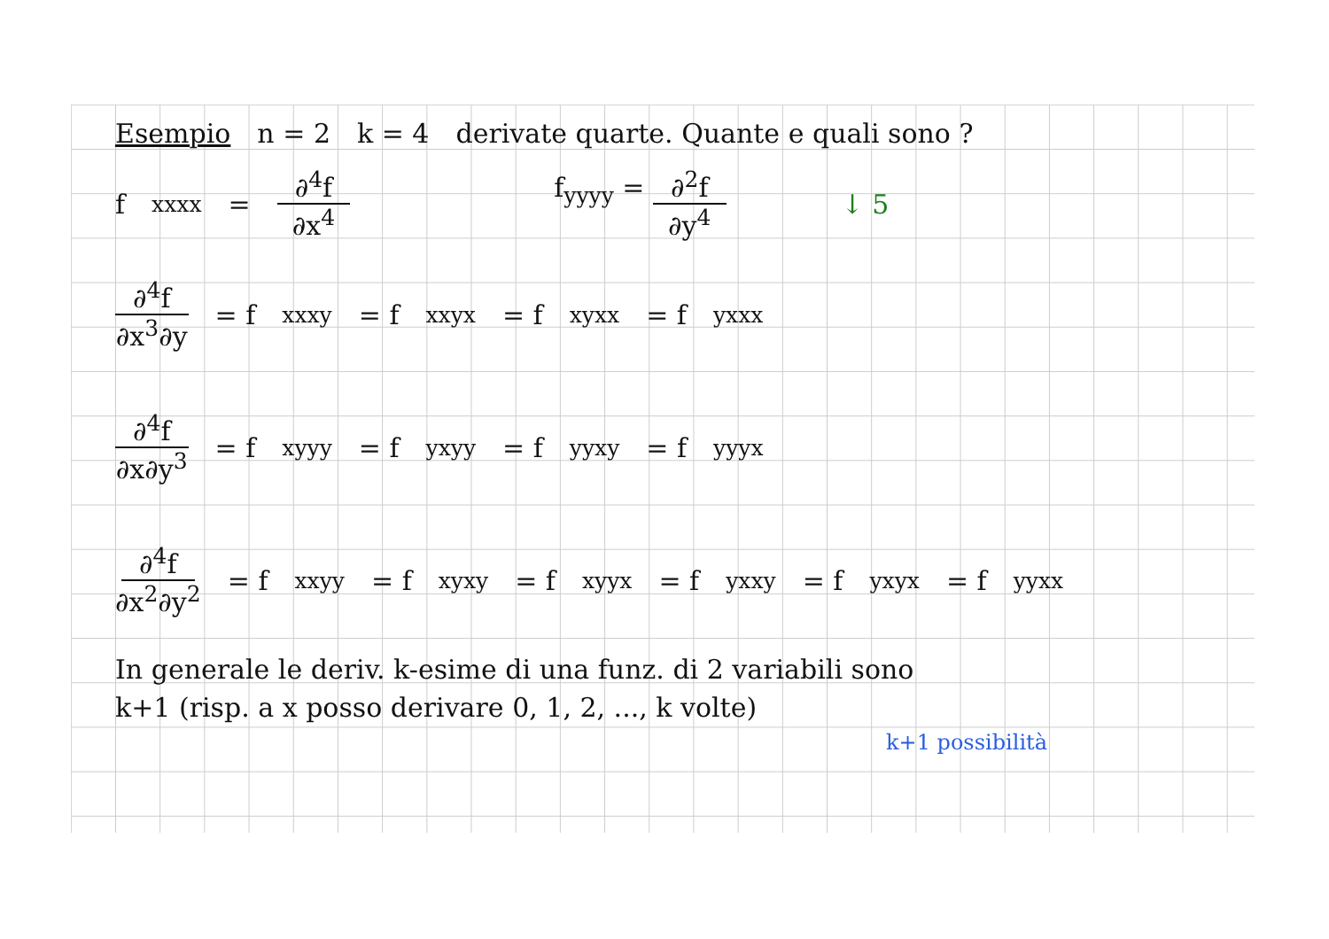Esempio n = 2 k = 4 derivate quarte. Quante e quali sono ?
f<sub>xxxx</sub> = ∂<sup>4</sup>f ∂x<sup>4</sup> f<sub>yyyy</sub> = ∂<sup>2</sup>f ∂y<sup>4</sup> ↓ 5
∂<sup>4</sup>f ∂x<sup>3</sup>∂y = f<sub>xxxy</sub> = f<sub>xxyx</sub> = f<sub>xyxx</sub> = f<sub>yxxx</sub>
∂<sup>4</sup>f ∂x∂y<sup>3</sup> = f<sub>xyyy</sub> = f<sub>yxyy</sub> = f<sub>yyxy</sub> = f<sub>yyyx</sub>
∂<sup>4</sup>f ∂x<sup>2</sup>∂y<sup>2</sup> = f<sub>xxyy</sub> = f<sub>xyxy</sub> = f<sub>xyyx</sub> = f<sub>yxxy</sub> = f<sub>yxyx</sub> = f<sub>yyxx</sub>
In generale le deriv. k-esime di una funz. di 2 variabili sono
k+1 (risp. a x posso derivare 0, 1, 2, ..., k volte)
k+1 possibilità